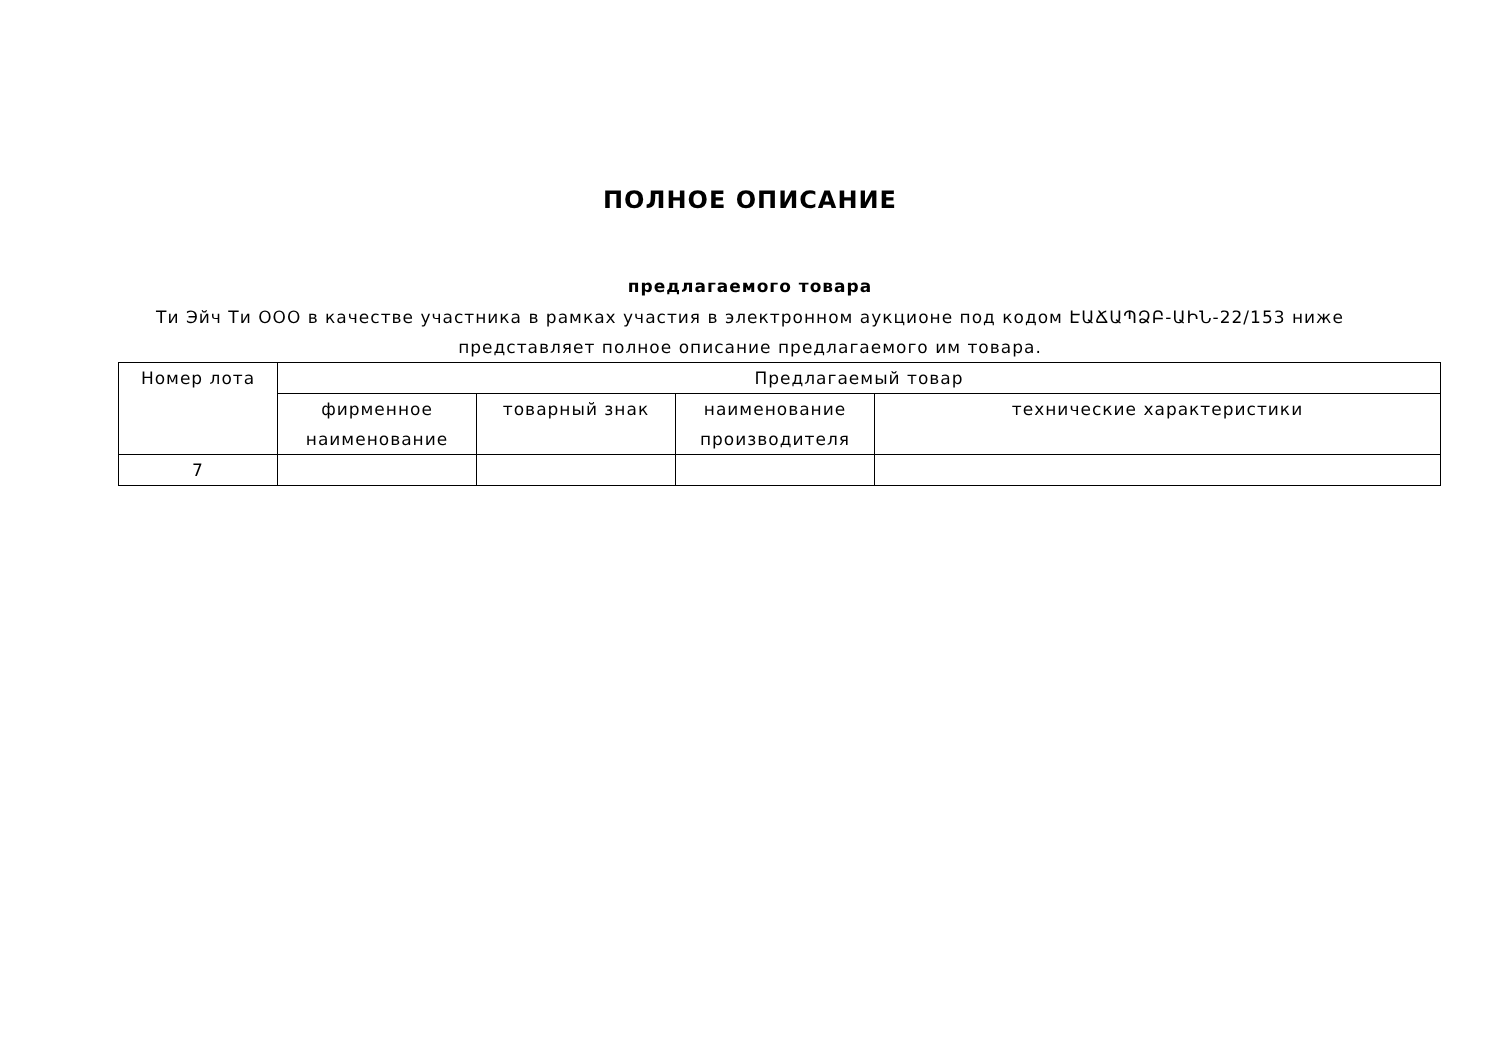ПОЛНОЕ ОПИСАНИЕ
предлагаемого товара
Ти Эйч Ти ООО в качестве участника в рамках участия в электронном аукционе под кодом ԷԱՃԱՊՁԲ-ԱԻՆ-22/153 ниже представляет полное описание предлагаемого им товара.
| Номер лота | Предлагаемый товар | | | |
| --- | --- | --- | --- | --- |
| | фирменное наименование | товарный знак | наименование производителя | технические характеристики |
| 7 | | | | |